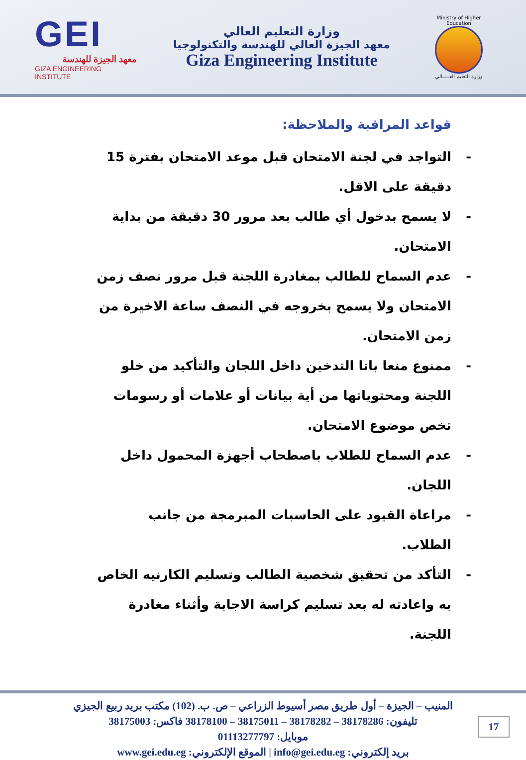GEI
معهد الجيزة للهندسة
GIZA ENGINEERING INSTITUTE
وزارة التعليم العالي
معهد الجيزة العالي للهندسة والتكنولوجيا
Giza Engineering Institute
Ministry of Higher Education
وزارة التعليم العـــــالي
قواعد المراقبة والملاحظة:
- التواجد في لجنة الامتحان قبل موعد الامتحان بفترة 15 دقيقة على الاقل.
- لا يسمح بدخول أي طالب بعد مرور 30 دقيقة من بداية الامتحان.
- عدم السماح للطالب بمغادرة اللجنة قبل مرور نصف زمن الامتحان ولا يسمح بخروجه في النصف ساعة الاخيرة من زمن الامتحان.
- ممنوع منعا باتا التدخين داخل اللجان والتأكيد من خلو اللجنة ومحتوياتها من أية بيانات أو علامات أو رسومات تخص موضوع الامتحان.
- عدم السماح للطلاب باصطحاب أجهزة المحمول داخل اللجان.
- مراعاة القيود على الحاسبات المبرمجة من جانب الطلاب.
- التأكد من تحقيق شخصية الطالب وتسليم الكارنيه الخاص به واعادته له بعد تسليم كراسة الاجابة وأثناء مغادرة اللجنة.
17
المنيب – الجيزة – أول طريق مصر أسيوط الزراعي – ص. ب. (102) مكتب بريد ربيع الجيزي
تليفون: 38178286 – 38178282 – 38175011 – 38178100 فاكس: 38175003
موبايل: 01113277797
بريد إلكتروني: info@gei.edu.eg | الموقع الإلكتروني: www.gei.edu.eg